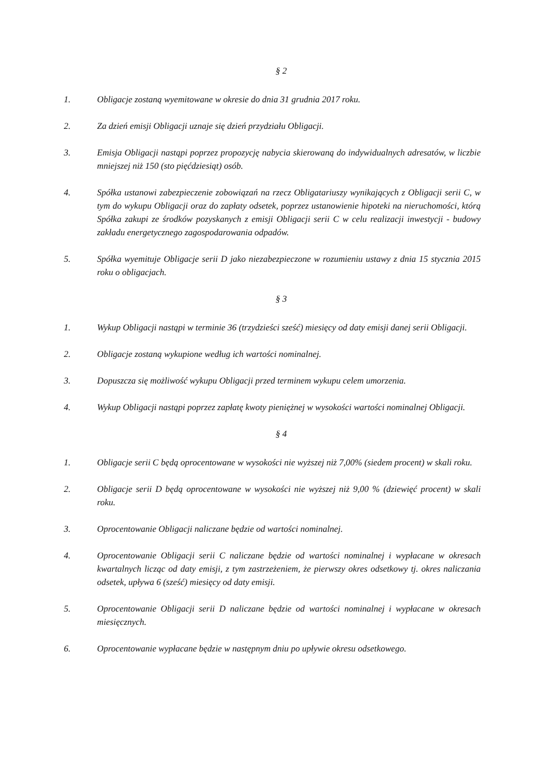§ 2
1. Obligacje zostaną wyemitowane w okresie do dnia 31 grudnia 2017 roku.
2. Za dzień emisji Obligacji uznaje się dzień przydziału Obligacji.
3. Emisja Obligacji nastąpi poprzez propozycję nabycia skierowaną do indywidualnych adresatów, w liczbie mniejszej niż 150 (sto pięćdziesiąt) osób.
4. Spółka ustanowi zabezpieczenie zobowiązań na rzecz Obligatariuszy wynikających z Obligacji serii C, w tym do wykupu Obligacji oraz do zapłaty odsetek, poprzez ustanowienie hipoteki na nieruchomości, którą Spółka zakupi ze środków pozyskanych z emisji Obligacji serii C w celu realizacji inwestycji - budowy zakładu energetycznego zagospodarowania odpadów.
5. Spółka wyemituje Obligacje serii D jako niezabezpieczone w rozumieniu ustawy z dnia 15 stycznia 2015 roku o obligacjach.
§ 3
1. Wykup Obligacji nastąpi w terminie 36 (trzydzieści sześć) miesięcy od daty emisji danej serii Obligacji.
2. Obligacje zostaną wykupione według ich wartości nominalnej.
3. Dopuszcza się możliwość wykupu Obligacji przed terminem wykupu celem umorzenia.
4. Wykup Obligacji nastąpi poprzez zapłatę kwoty pieniężnej w wysokości wartości nominalnej Obligacji.
§ 4
1. Obligacje serii C będą oprocentowane w wysokości nie wyższej niż 7,00% (siedem procent) w skali roku.
2. Obligacje serii D będą oprocentowane w wysokości nie wyższej niż 9,00 % (dziewięć procent) w skali roku.
3. Oprocentowanie Obligacji naliczane będzie od wartości nominalnej.
4. Oprocentowanie Obligacji serii C naliczane będzie od wartości nominalnej i wypłacane w okresach kwartalnych licząc od daty emisji, z tym zastrzeżeniem, że pierwszy okres odsetkowy tj. okres naliczania odsetek, upływa 6 (sześć) miesięcy od daty emisji.
5. Oprocentowanie Obligacji serii D naliczane będzie od wartości nominalnej i wypłacane w okresach miesięcznych.
6. Oprocentowanie wypłacane będzie w następnym dniu po upływie okresu odsetkowego.